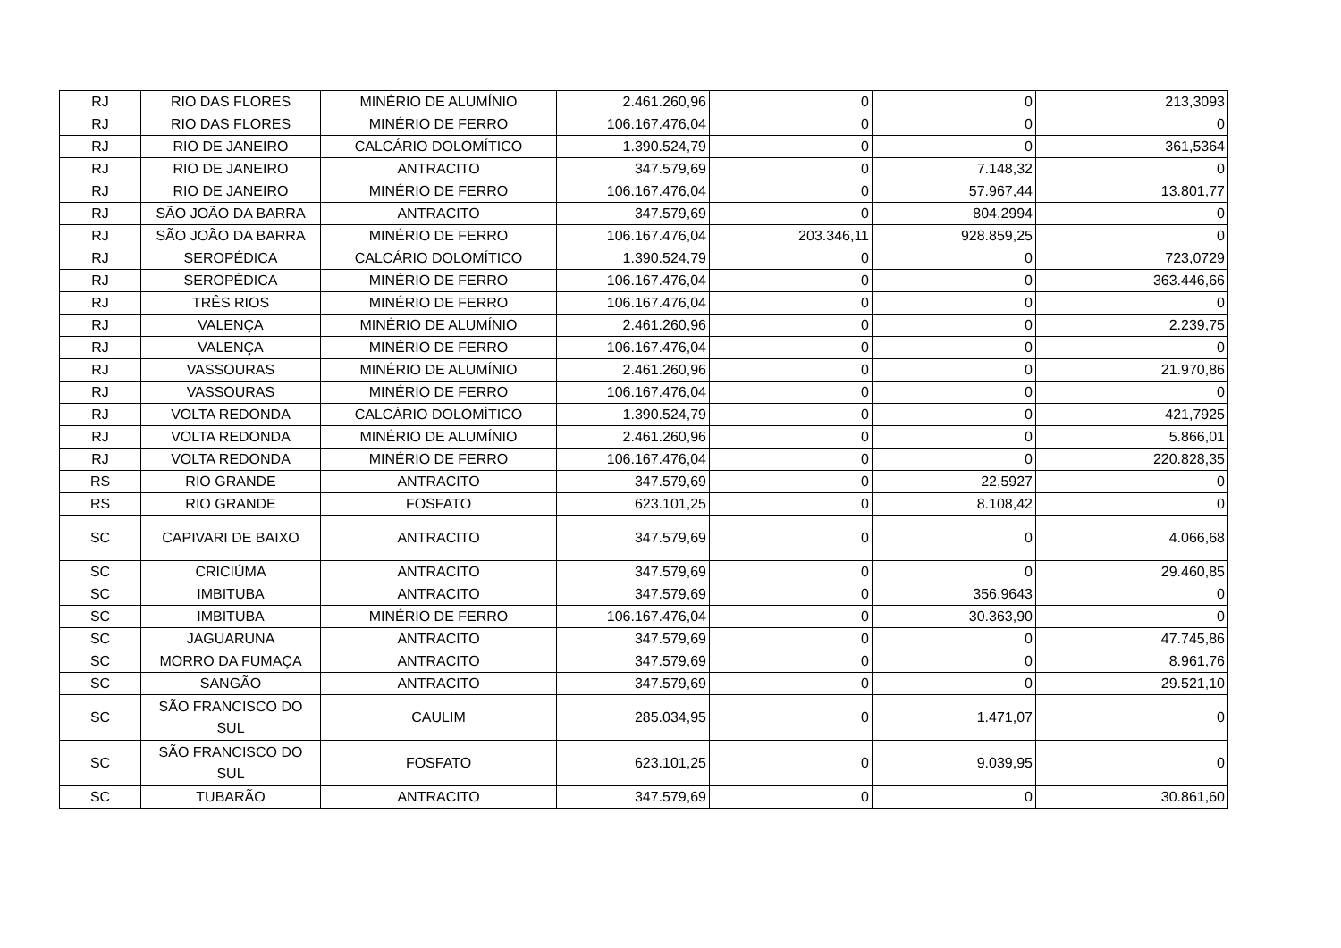| RJ | RIO DAS FLORES | MINÉRIO DE ALUMÍNIO | 2.461.260,96 | 0 | 0 | 213,3093 |
| RJ | RIO DAS FLORES | MINÉRIO DE FERRO | 106.167.476,04 | 0 | 0 | 0 |
| RJ | RIO DE JANEIRO | CALCÁRIO DOLOMÍTICO | 1.390.524,79 | 0 | 0 | 361,5364 |
| RJ | RIO DE JANEIRO | ANTRACITO | 347.579,69 | 0 | 7.148,32 | 0 |
| RJ | RIO DE JANEIRO | MINÉRIO DE FERRO | 106.167.476,04 | 0 | 57.967,44 | 13.801,77 |
| RJ | SÃO JOÃO DA BARRA | ANTRACITO | 347.579,69 | 0 | 804,2994 | 0 |
| RJ | SÃO JOÃO DA BARRA | MINÉRIO DE FERRO | 106.167.476,04 | 203.346,11 | 928.859,25 | 0 |
| RJ | SEROPÉDICA | CALCÁRIO DOLOMÍTICO | 1.390.524,79 | 0 | 0 | 723,0729 |
| RJ | SEROPÉDICA | MINÉRIO DE FERRO | 106.167.476,04 | 0 | 0 | 363.446,66 |
| RJ | TRÊS RIOS | MINÉRIO DE FERRO | 106.167.476,04 | 0 | 0 | 0 |
| RJ | VALENÇA | MINÉRIO DE ALUMÍNIO | 2.461.260,96 | 0 | 0 | 2.239,75 |
| RJ | VALENÇA | MINÉRIO DE FERRO | 106.167.476,04 | 0 | 0 | 0 |
| RJ | VASSOURAS | MINÉRIO DE ALUMÍNIO | 2.461.260,96 | 0 | 0 | 21.970,86 |
| RJ | VASSOURAS | MINÉRIO DE FERRO | 106.167.476,04 | 0 | 0 | 0 |
| RJ | VOLTA REDONDA | CALCÁRIO DOLOMÍTICO | 1.390.524,79 | 0 | 0 | 421,7925 |
| RJ | VOLTA REDONDA | MINÉRIO DE ALUMÍNIO | 2.461.260,96 | 0 | 0 | 5.866,01 |
| RJ | VOLTA REDONDA | MINÉRIO DE FERRO | 106.167.476,04 | 0 | 0 | 220.828,35 |
| RS | RIO GRANDE | ANTRACITO | 347.579,69 | 0 | 22,5927 | 0 |
| RS | RIO GRANDE | FOSFATO | 623.101,25 | 0 | 8.108,42 | 0 |
| SC | CAPIVARI DE BAIXO | ANTRACITO | 347.579,69 | 0 | 0 | 4.066,68 |
| SC | CRICIÚMA | ANTRACITO | 347.579,69 | 0 | 0 | 29.460,85 |
| SC | IMBITUBA | ANTRACITO | 347.579,69 | 0 | 356,9643 | 0 |
| SC | IMBITUBA | MINÉRIO DE FERRO | 106.167.476,04 | 0 | 30.363,90 | 0 |
| SC | JAGUARUNA | ANTRACITO | 347.579,69 | 0 | 0 | 47.745,86 |
| SC | MORRO DA FUMAÇA | ANTRACITO | 347.579,69 | 0 | 0 | 8.961,76 |
| SC | SANGÃO | ANTRACITO | 347.579,69 | 0 | 0 | 29.521,10 |
| SC | SÃO FRANCISCO DO SUL | CAULIM | 285.034,95 | 0 | 1.471,07 | 0 |
| SC | SÃO FRANCISCO DO SUL | FOSFATO | 623.101,25 | 0 | 9.039,95 | 0 |
| SC | TUBARÃO | ANTRACITO | 347.579,69 | 0 | 0 | 30.861,60 |